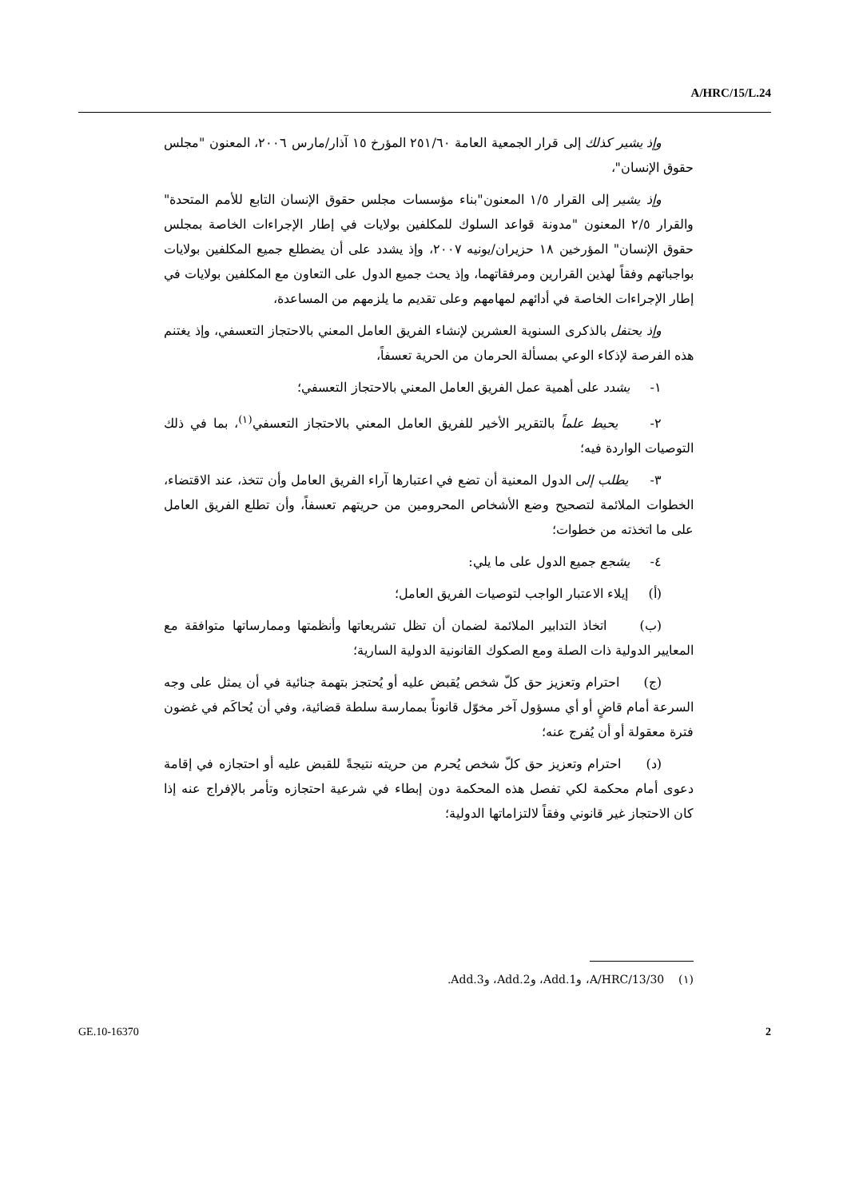A/HRC/15/L.24
وإذ يشير كذلك إلى قرار الجمعية العامة ٢٥١/٦٠ المؤرخ ١٥ آذار/مارس ٢٠٠٦، المعنون "مجلس حقوق الإنسان"،
وإذ يشير إلى القرار ١/٥ المعنون"بناء مؤسسات مجلس حقوق الإنسان التابع للأمم المتحدة" والقرار ٢/٥ المعنون "مدونة قواعد السلوك للمكلفين بولايات في إطار الإجراءات الخاصة بمجلس حقوق الإنسان" المؤرخين ١٨ حزيران/يونيه ٢٠٠٧، وإذ يشدد على أن يضطلع جميع المكلفين بولايات بواجباتهم وفقاً لهذين القرارين ومرفقاتهما، وإذ يحث جميع الدول على التعاون مع المكلفين بولايات في إطار الإجراءات الخاصة في أدائهم لمهامهم وعلى تقديم ما يلزمهم من المساعدة،
وإذ يحتفل بالذكرى السنوية العشرين لإنشاء الفريق العامل المعني بالاحتجاز التعسفي، وإذ يغتنم هذه الفرصة لإذكاء الوعي بمسألة الحرمان من الحرية تعسفاً،
١- يشدد على أهمية عمل الفريق العامل المعني بالاحتجاز التعسفي؛
٢- يحيط علماً بالتقرير الأخير للفريق العامل المعني بالاحتجاز التعسفي<sup>(١)</sup>، بما في ذلك التوصيات الواردة فيه؛
٣- يطلب إلى الدول المعنية أن تضع في اعتبارها آراء الفريق العامل وأن تتخذ، عند الاقتضاء، الخطوات الملائمة لتصحيح وضع الأشخاص المحرومين من حريتهم تعسفاً، وأن تطلع الفريق العامل على ما اتخذته من خطوات؛
٤- يشجع جميع الدول على ما يلي:
(أ) إيلاء الاعتبار الواجب لتوصيات الفريق العامل؛
(ب) اتخاذ التدابير الملائمة لضمان أن تظل تشريعاتها وأنظمتها وممارساتها متوافقة مع المعايير الدولية ذات الصلة ومع الصكوك القانونية الدولية السارية؛
(ج) احترام وتعزيز حق كلّ شخص يُقبض عليه أو يُحتجز بتهمة جنائية في أن يمثل على وجه السرعة أمام قاضٍ أو أي مسؤول آخر مخوّل قانوناً بممارسة سلطة قضائية، وفي أن يُحاكَم في غضون فترة معقولة أو أن يُفرج عنه؛
(د) احترام وتعزيز حق كلّ شخص يُحرم من حريته نتيجةً للقبض عليه أو احتجازه في إقامة دعوى أمام محكمة لكي تفصل هذه المحكمة دون إبطاء في شرعية احتجازه وتأمر بالإفراج عنه إذا كان الاحتجاز غير قانوني وفقاً لالتزاماتها الدولية؛
(١) A/HRC/13/30، وAdd.1، وAdd.2، وAdd.3.
GE.10-16370 2